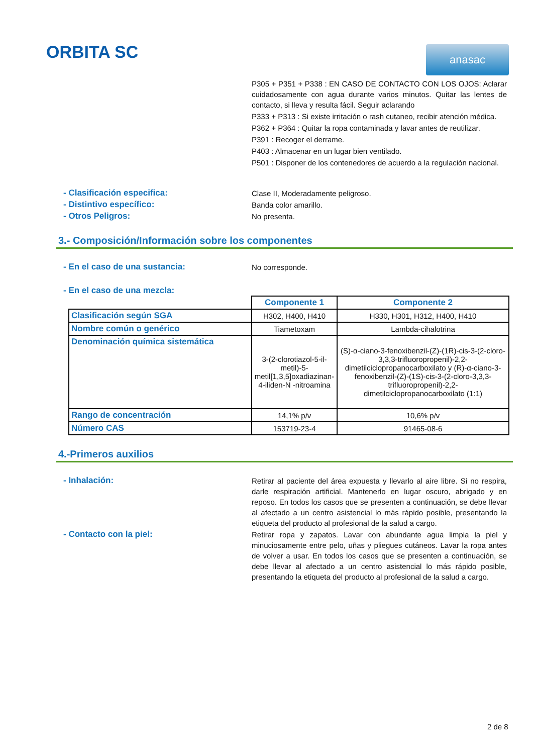ORBITA SC
anasac
P305 + P351 + P338 : EN CASO DE CONTACTO CON LOS OJOS: Aclarar cuidadosamente con agua durante varios minutos. Quitar las lentes de contacto, si lleva y resulta fácil. Seguir aclarando
P333 + P313 : Si existe irritación o rash cutaneo, recibir atención médica.
P362 + P364 : Quitar la ropa contaminada y lavar antes de reutilizar.
P391 : Recoger el derrame.
P403 : Almacenar en un lugar bien ventilado.
P501 : Disponer de los contenedores de acuerdo a la regulación nacional.
- Clasificación especifica:
Clase II, Moderadamente peligroso.
- Distintivo específico:
Banda color amarillo.
- Otros Peligros:
No presenta.
3.- Composición/Información sobre los componentes
- En el caso de una sustancia:
No corresponde.
- En el caso de una mezcla:
| | Componente 1 | Componente 2 |
| --- | --- | --- |
| Clasificación según SGA | H302, H400, H410 | H330, H301, H312, H400, H410 |
| Nombre común o genérico | Tiametoxam | Lambda-cihalotrina |
| Denominación química sistemática | 3-(2-clorotiazol-5-il-metil)-5-metil[1,3,5]oxadiazinan-4-iliden-N -nitroamina | (S)-α-ciano-3-fenoxibenzil-(Z)-(1R)-cis-3-(2-cloro-3,3,3-trifluoropropenil)-2,2-dimetilciclopropanocarboxilato y (R)-α-ciano-3-fenoxibenzil-(Z)-(1S)-cis-3-(2-cloro-3,3,3-trifluoropropenil)-2,2-dimetilciclopropanocarboxilato (1:1) |
| Rango de concentración | 14,1% p/v | 10,6% p/v |
| Número CAS | 153719-23-4 | 91465-08-6 |
4.-Primeros auxilios
- Inhalación:
Retirar al paciente del área expuesta y llevarlo al aire libre. Si no respira, darle respiración artificial. Mantenerlo en lugar oscuro, abrigado y en reposo. En todos los casos que se presenten a continuación, se debe llevar al afectado a un centro asistencial lo más rápido posible, presentando la etiqueta del producto al profesional de la salud a cargo.
- Contacto con la piel:
Retirar ropa y zapatos. Lavar con abundante agua limpia la piel y minuciosamente entre pelo, uñas y pliegues cutáneos. Lavar la ropa antes de volver a usar. En todos los casos que se presenten a continuación, se debe llevar al afectado a un centro asistencial lo más rápido posible, presentando la etiqueta del producto al profesional de la salud a cargo.
2 de 8